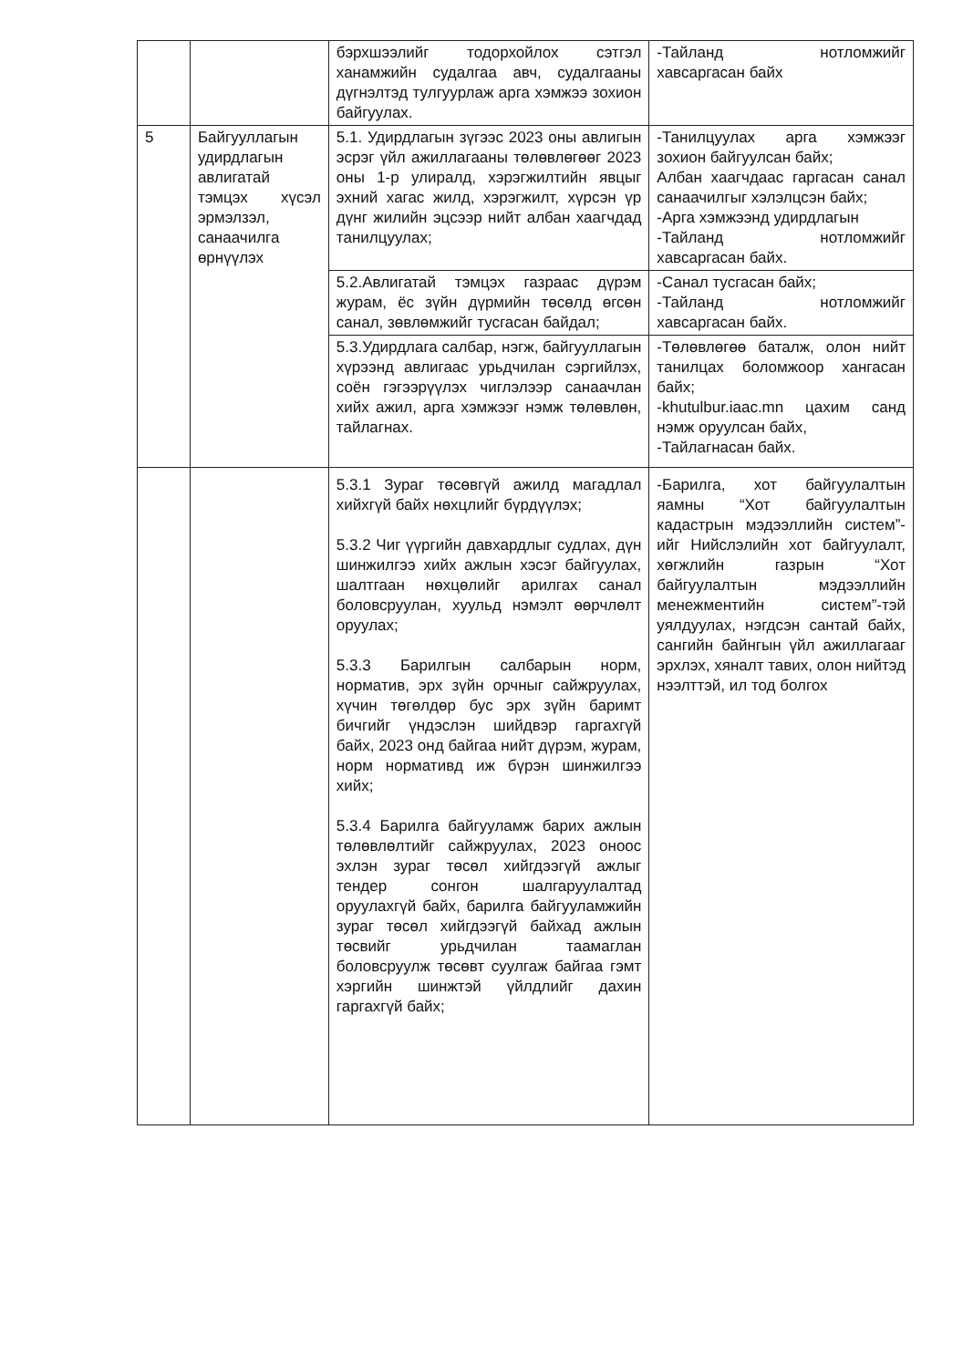| | | бэрхшээлийг тодорхойлох сэтгэл ханамжийн судалгаа авч, судалгааны дүгнэлтэд тулгуурлаж арга хэмжээ зохион байгуулах. | -Тайланд нотломжийг хавсаргасан байх |
| 5 | Байгууллагын удирдлагын авлигатай тэмцэх хүсэл эрмэлзэл, санаачилга өрнүүлэх | 5.1. Удирдлагын зүгээс 2023 оны авлигын эсрэг үйл ажиллагааны төлөвлөгөөг 2023 оны 1-р улиралд, хэрэгжилтийн явцыг эхний хагас жилд, хэрэгжилт, хүрсэн үр дүнг жилийн эцсээр нийт албан хаагчдад танилцуулах; | -Танилцуулах арга хэмжээг зохион байгуулсан байх; Албан хаагчдаас гаргасан санал санаачилгыг хэлэлцсэн байх; -Арга хэмжээнд удирдлагын -Тайланд нотломжийг хавсаргасан байх. |
| | | 5.2.Авлигатай тэмцэх газраас дүрэм журам, ёс зүйн дүрмийн төсөлд өгсөн санал, зөвлөмжийг тусгасан байдал; | -Санал тусгасан байх; -Тайланд нотломжийг хавсаргасан байх. |
| | | 5.3.Удирдлага салбар, нэгж, байгууллагын хүрээнд авлигаас урьдчилан сэргийлэх, соён гэгээрүүлэх чиглэлээр санаачлан хийх ажил, арга хэмжээг нэмж төлөвлөн, тайлагнах. | -Төлөвлөгөө баталж, олон нийт танилцах боломжоор хангасан байх; -khutulbur.iaac.mn цахим санд нэмж оруулсан байх, -Тайлагнасан байх. |
| | | 5.3.1 Зураг төсөвгүй ажилд магадлал хийхгүй байх нөхцлийг бүрдүүлэх; 5.3.2 Чиг үүргийн давхардлыг судлах, дүн шинжилгээ хийх ажлын хэсэг байгуулах, шалтгаан нөхцөлийг арилгах санал боловсруулан, хуульд нэмэлт өөрчлөлт оруулах; 5.3.3 Барилгын салбарын норм, норматив, эрх зүйн орчныг сайжруулах, хүчин төгөлдөр бус эрх зүйн баримт бичгийг үндэслэн шийдвэр гаргахгүй байх, 2023 онд байгаа нийт дүрэм, журам, норм нормативд иж бүрэн шинжилгээ хийх; 5.3.4 Барилга байгууламж барих ажлын төлөвлөлтийг сайжруулах, 2023 оноос эхлэн зураг төсөл хийгдээгүй ажлыг тендер сонгон шалгаруулалтад оруулахгүй байх, барилга байгууламжийн зураг төсөл хийгдээгүй байхад ажлын төсвийг урьдчилан таамаглан боловсруулж төсөвт суулгаж байгаа гэмт хэргийн шинжтэй үйлдлийг дахин гаргахгүй байх; | -Барилга, хот байгуулалтын яамны “Хот байгуулалтын кадастрын мэдээллийн систем”-ийг Нийслэлийн хот байгуулалт, хөгжлийн газрын “Хот байгуулалтын мэдээллийн менежментийн систем”-тэй уялдуулах, нэгдсэн сантай байх, сангийн байнгын үйл ажиллагааг эрхлэх, хяналт тавих, олон нийтэд нээлттэй, ил тод болгох |